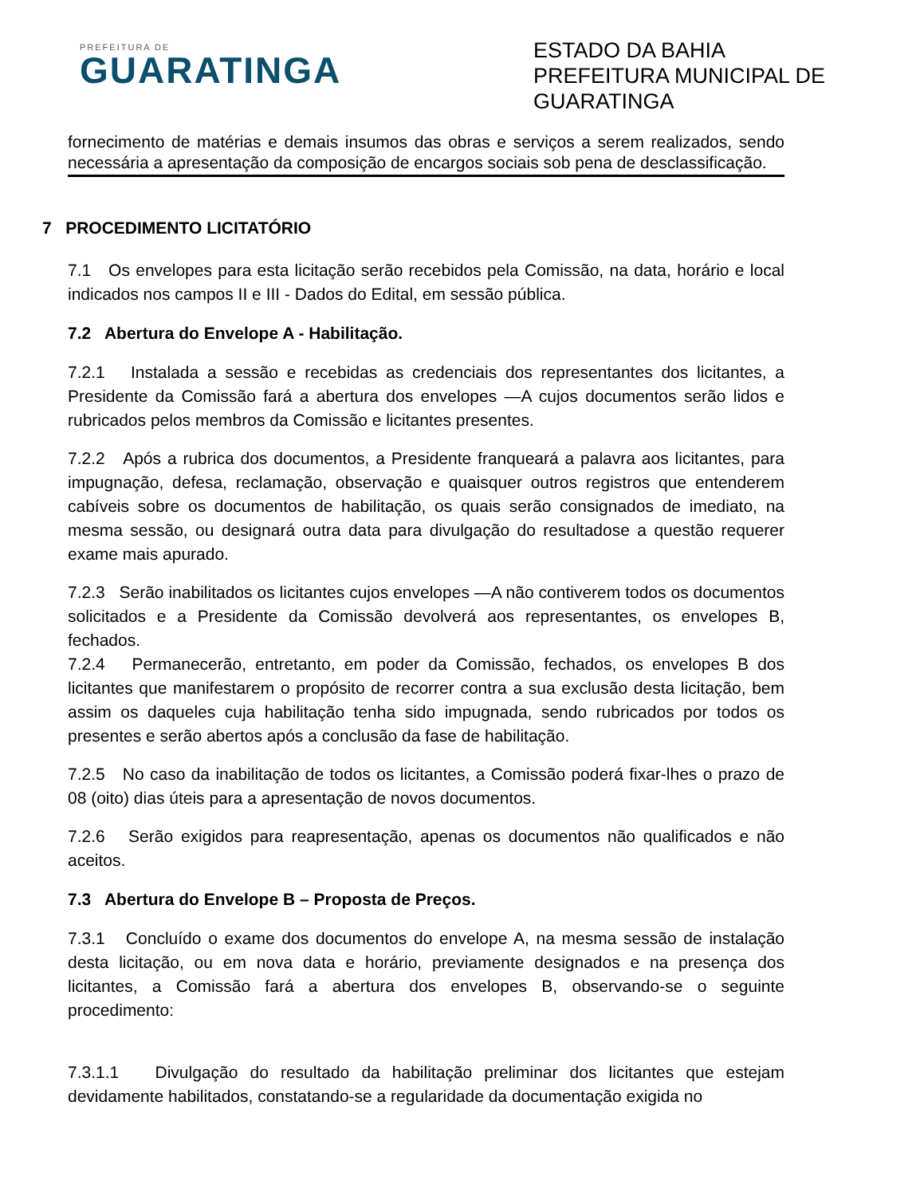PREFEITURA DE
GUARATINGA
ESTADO DA BAHIA
PREFEITURA MUNICIPAL DE GUARATINGA
fornecimento de matérias e demais insumos das obras e serviços a serem realizados, sendo necessária a apresentação da composição de encargos sociais sob pena de desclassificação.
7 PROCEDIMENTO LICITATÓRIO
7.1 Os envelopes para esta licitação serão recebidos pela Comissão, na data, horário e local indicados nos campos II e III - Dados do Edital, em sessão pública.
7.2 Abertura do Envelope A - Habilitação.
7.2.1 Instalada a sessão e recebidas as credenciais dos representantes dos licitantes, a Presidente da Comissão fará a abertura dos envelopes —A cujos documentos serão lidos e rubricados pelos membros da Comissão e licitantes presentes.
7.2.2 Após a rubrica dos documentos, a Presidente franqueará a palavra aos licitantes, para impugnação, defesa, reclamação, observação e quaisquer outros registros que entenderem cabíveis sobre os documentos de habilitação, os quais serão consignados de imediato, na mesma sessão, ou designará outra data para divulgação do resultadose a questão requerer exame mais apurado.
7.2.3 Serão inabilitados os licitantes cujos envelopes —A não contiverem todos os documentos solicitados e a Presidente da Comissão devolverá aos representantes, os envelopes B, fechados.
7.2.4 Permanecerão, entretanto, em poder da Comissão, fechados, os envelopes B dos licitantes que manifestarem o propósito de recorrer contra a sua exclusão desta licitação, bem assim os daqueles cuja habilitação tenha sido impugnada, sendo rubricados por todos os presentes e serão abertos após a conclusão da fase de habilitação.
7.2.5 No caso da inabilitação de todos os licitantes, a Comissão poderá fixar-lhes o prazo de 08 (oito) dias úteis para a apresentação de novos documentos.
7.2.6 Serão exigidos para reapresentação, apenas os documentos não qualificados e não aceitos.
7.3 Abertura do Envelope B – Proposta de Preços.
7.3.1 Concluído o exame dos documentos do envelope A, na mesma sessão de instalação desta licitação, ou em nova data e horário, previamente designados e na presença dos licitantes, a Comissão fará a abertura dos envelopes B, observando-se o seguinte procedimento:
7.3.1.1 Divulgação do resultado da habilitação preliminar dos licitantes que estejam devidamente habilitados, constatando-se a regularidade da documentação exigida no